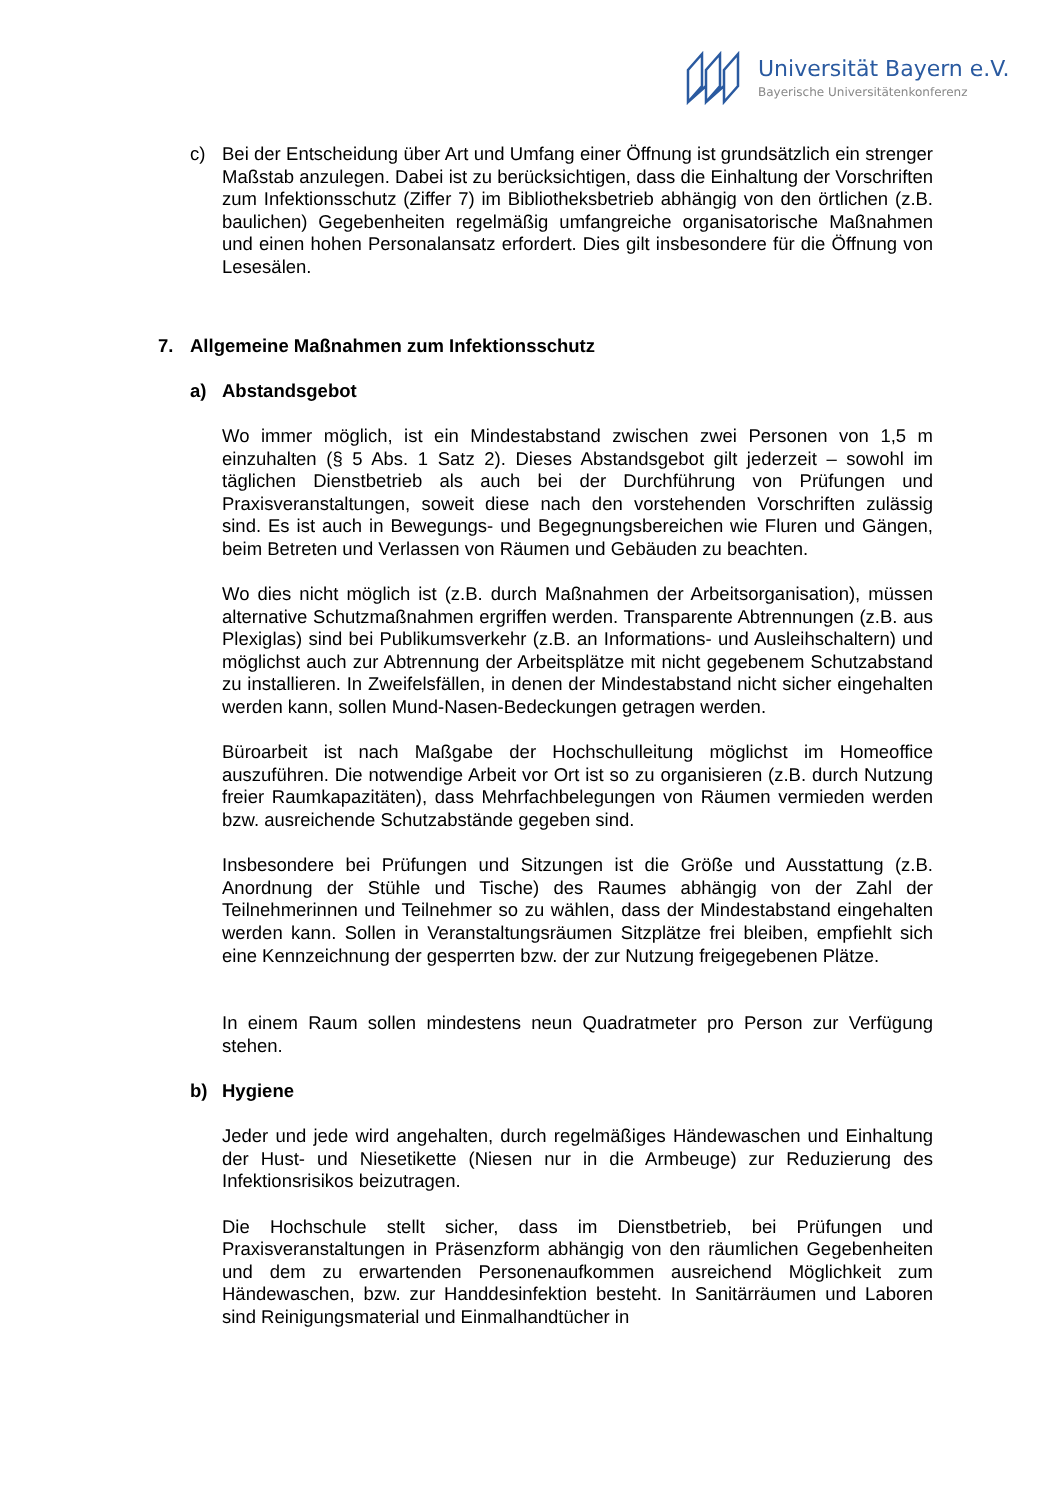Universität Bayern e.V.
Bayerische Universitätenkonferenz
c) Bei der Entscheidung über Art und Umfang einer Öffnung ist grundsätzlich ein strenger Maßstab anzulegen. Dabei ist zu berücksichtigen, dass die Einhaltung der Vorschriften zum Infektionsschutz (Ziffer 7) im Bibliotheksbetrieb abhängig von den örtlichen (z.B. baulichen) Gegebenheiten regelmäßig umfangreiche organisatorische Maßnahmen und einen hohen Personalansatz erfordert. Dies gilt insbesondere für die Öffnung von Lesesälen.
7. Allgemeine Maßnahmen zum Infektionsschutz
a) Abstandsgebot
Wo immer möglich, ist ein Mindestabstand zwischen zwei Personen von 1,5 m einzuhalten (§ 5 Abs. 1 Satz 2). Dieses Abstandsgebot gilt jederzeit – sowohl im täglichen Dienstbetrieb als auch bei der Durchführung von Prüfungen und Praxisveranstaltungen, soweit diese nach den vorstehenden Vorschriften zulässig sind. Es ist auch in Bewegungs- und Begegnungsbereichen wie Fluren und Gängen, beim Betreten und Verlassen von Räumen und Gebäuden zu beachten.
Wo dies nicht möglich ist (z.B. durch Maßnahmen der Arbeitsorganisation), müssen alternative Schutzmaßnahmen ergriffen werden. Transparente Abtrennungen (z.B. aus Plexiglas) sind bei Publikumsverkehr (z.B. an Informations- und Ausleihschaltern) und möglichst auch zur Abtrennung der Arbeitsplätze mit nicht gegebenem Schutzabstand zu installieren. In Zweifelsfällen, in denen der Mindestabstand nicht sicher eingehalten werden kann, sollen Mund-Nasen-Bedeckungen getragen werden.
Büroarbeit ist nach Maßgabe der Hochschulleitung möglichst im Homeoffice auszuführen. Die notwendige Arbeit vor Ort ist so zu organisieren (z.B. durch Nutzung freier Raumkapazitäten), dass Mehrfachbelegungen von Räumen vermieden werden bzw. ausreichende Schutzabstände gegeben sind.
Insbesondere bei Prüfungen und Sitzungen ist die Größe und Ausstattung (z.B. Anordnung der Stühle und Tische) des Raumes abhängig von der Zahl der Teilnehmerinnen und Teilnehmer so zu wählen, dass der Mindestabstand eingehalten werden kann. Sollen in Veranstaltungsräumen Sitzplätze frei bleiben, empfiehlt sich eine Kennzeichnung der gesperrten bzw. der zur Nutzung freigegebenen Plätze.
In einem Raum sollen mindestens neun Quadratmeter pro Person zur Verfügung stehen.
b) Hygiene
Jeder und jede wird angehalten, durch regelmäßiges Händewaschen und Einhaltung der Hust- und Niesetikette (Niesen nur in die Armbeuge) zur Reduzierung des Infektionsrisikos beizutragen.
Die Hochschule stellt sicher, dass im Dienstbetrieb, bei Prüfungen und Praxisveranstaltungen in Präsenzform abhängig von den räumlichen Gegebenheiten und dem zu erwartenden Personenaufkommen ausreichend Möglichkeit zum Händewaschen, bzw. zur Handdesinfektion besteht. In Sanitärräumen und Laboren sind Reinigungsmaterial und Einmalhandtücher in